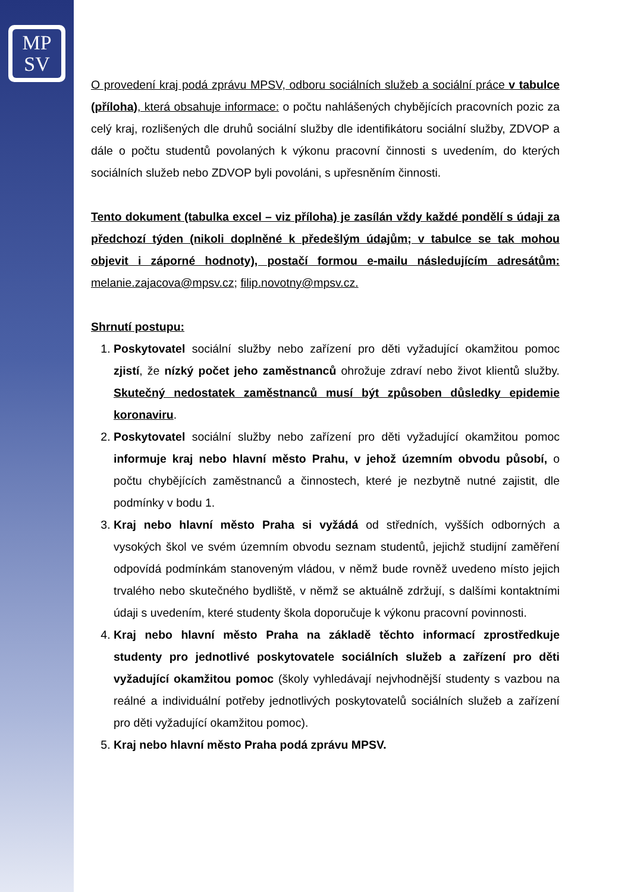MP
SV
O provedení kraj podá zprávu MPSV, odboru sociálních služeb a sociální práce v tabulce (příloha), která obsahuje informace: o počtu nahlášených chybějících pracovních pozic za celý kraj, rozlišených dle druhů sociální služby dle identifikátoru sociální služby, ZDVOP a dále o počtu studentů povolaných k výkonu pracovní činnosti s uvedením, do kterých sociálních služeb nebo ZDVOP byli povoláni, s upřesněním činnosti.
Tento dokument (tabulka excel – viz příloha) je zasílán vždy každé pondělí s údaji za předchozí týden (nikoli doplněné k předešlým údajům; v tabulce se tak mohou objevit i záporné hodnoty), postačí formou e-mailu následujícím adresátům: melanie.zajacova@mpsv.cz; filip.novotny@mpsv.cz.
Shrnutí postupu:
1. Poskytovatel sociální služby nebo zařízení pro děti vyžadující okamžitou pomoc zjistí, že nízký počet jeho zaměstnanců ohrožuje zdraví nebo život klientů služby. Skutečný nedostatek zaměstnanců musí být způsoben důsledky epidemie koronaviru.
2. Poskytovatel sociální služby nebo zařízení pro děti vyžadující okamžitou pomoc informuje kraj nebo hlavní město Prahu, v jehož územním obvodu působí, o počtu chybějících zaměstnanců a činnostech, které je nezbytně nutné zajistit, dle podmínky v bodu 1.
3. Kraj nebo hlavní město Praha si vyžádá od středních, vyšších odborných a vysokých škol ve svém územním obvodu seznam studentů, jejichž studijní zaměření odpovídá podmínkám stanoveným vládou, v němž bude rovněž uvedeno místo jejich trvalého nebo skutečného bydliště, v němž se aktuálně zdržují, s dalšími kontaktními údaji s uvedením, které studenty škola doporučuje k výkonu pracovní povinnosti.
4. Kraj nebo hlavní město Praha na základě těchto informací zprostředkuje studenty pro jednotlivé poskytovatele sociálních služeb a zařízení pro děti vyžadující okamžitou pomoc (školy vyhledávají nejvhodnější studenty s vazbou na reálné a individuální potřeby jednotlivých poskytovatelů sociálních služeb a zařízení pro děti vyžadující okamžitou pomoc).
5. Kraj nebo hlavní město Praha podá zprávu MPSV.